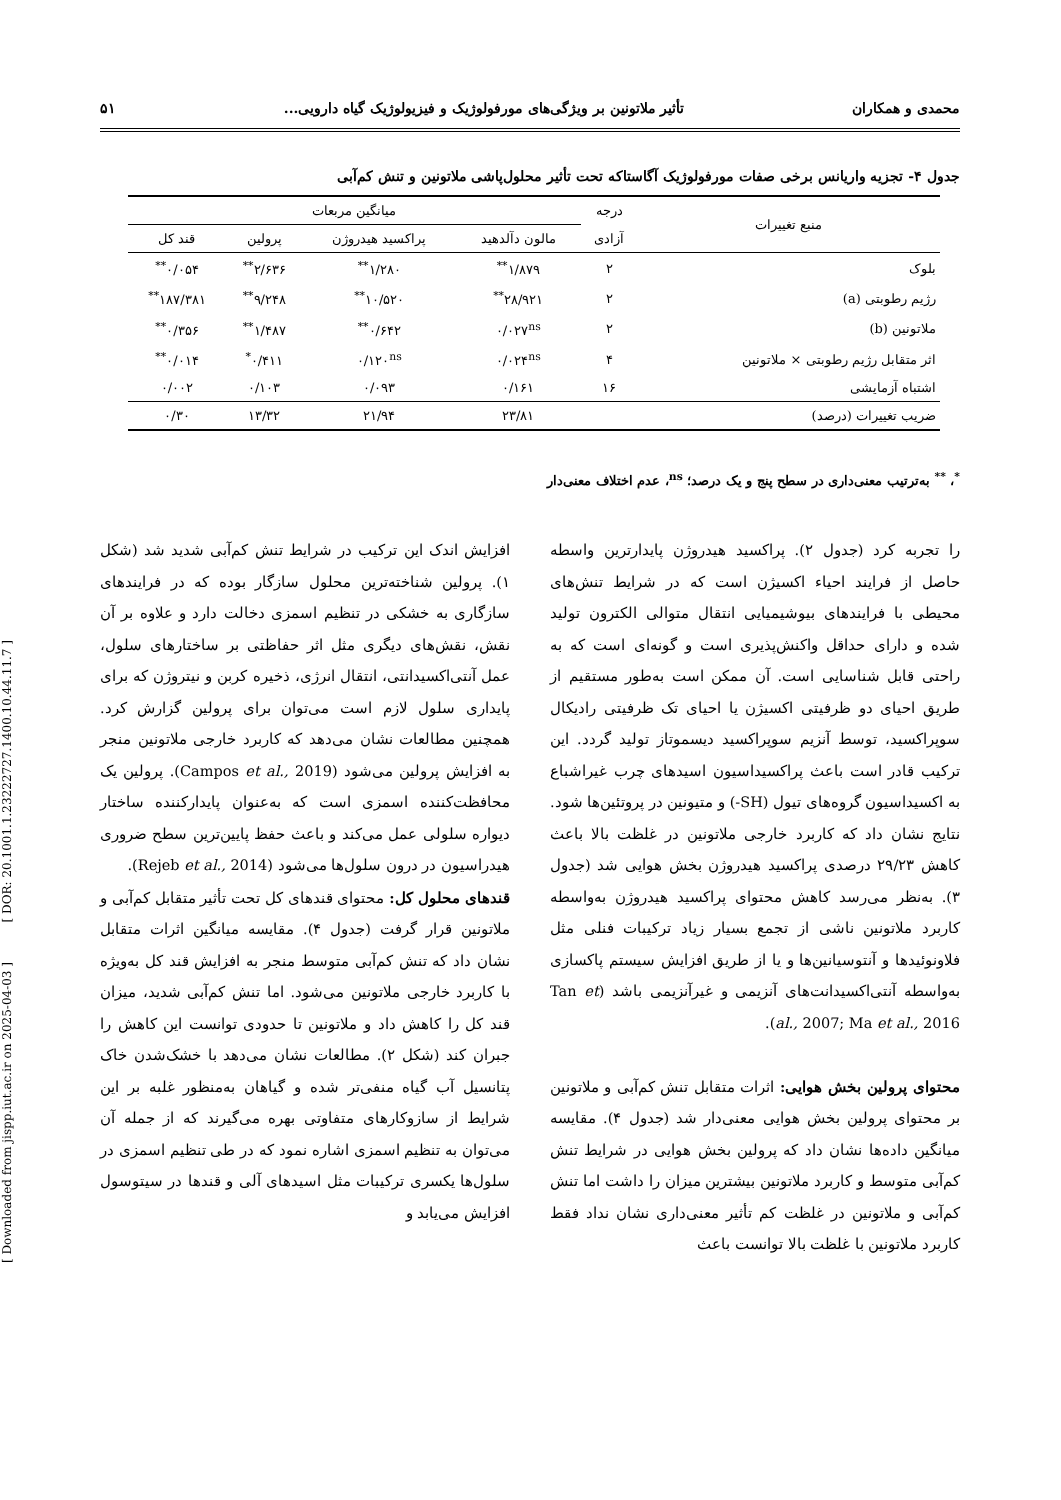محمدی و همکاران تأثیر ملاتونین بر ویژگی‌های مورفولوژیک و فیزیولوژیک گیاه دارویی... ۵۱
جدول ۴- تجزیه واریانس برخی صفات مورفولوژیک آگاستاکه تحت تأثیر محلول‌پاشی ملاتونین و تنش کم‌آبی
| منبع تغییرات | درجه | میانگین مربعات | | | |
| --- | --- | --- | --- | --- | --- |
| | آزادی | مالون دآلدهید | پراکسید هیدروژن | پرولین | قند کل |
| بلوک | ۲ | ۱/۸۷۹<sup>**</sup> | ۱/۲۸۰<sup>**</sup> | ۲/۶۳۶<sup>**</sup> | ۰/۰۵۴<sup>**</sup> |
| رژیم رطوبتی (a) | ۲ | ۲۸/۹۲۱<sup>**</sup> | ۱۰/۵۲۰<sup>**</sup> | ۹/۲۴۸<sup>**</sup> | ۱۸۷/۳۸۱<sup>**</sup> |
| ملاتونین (b) | ۲ | ۰/۰۲۷<sup>ns</sup> | ۰/۶۴۲<sup>**</sup> | ۱/۴۸۷<sup>**</sup> | ۰/۳۵۶<sup>**</sup> |
| اثر متقابل رژیم رطوبتی × ملاتونین | ۴ | ۰/۰۲۴<sup>ns</sup> | ۰/۱۲۰<sup>ns</sup> | ۰/۴۱۱<sup>*</sup> | ۰/۰۱۴<sup>**</sup> |
| اشتباه آزمایشی | ۱۶ | ۰/۱۶۱ | ۰/۰۹۳ | ۰/۱۰۳ | ۰/۰۰۲ |
| ضریب تغییرات (درصد) | | ۲۳/۸۱ | ۲۱/۹۴ | ۱۳/۳۲ | ۰/۳۰ |
<sup>*</sup>، <sup>**</sup> به‌ترتیب معنی‌داری در سطح پنج و یک درصد؛ <sup>ns</sup>، عدم اختلاف معنی‌دار
را تجربه کرد (جدول ۲). پراکسید هیدروژن پایدارترین واسطه حاصل از فرایند احیاء اکسیژن است که در شرایط تنش‌های محیطی با فرایندهای بیوشیمیایی انتقال متوالی الکترون تولید شده و دارای حداقل واکنش‌پذیری است و گونه‌ای است که به راحتی قابل شناسایی است. آن ممکن است به‌طور مستقیم از طریق احیای دو ظرفیتی اکسیژن یا احیای تک ظرفیتی رادیکال سوپراکسید، توسط آنزیم سوپراکسید دیسموتاز تولید گردد. این ترکیب قادر است باعث پراکسیداسیون اسیدهای چرب غیراشباع به اکسیداسیون گروه‌های تیول (SH-) و متیونین در پروتئین‌ها شود. نتایج نشان داد که کاربرد خارجی ملاتونین در غلظت بالا باعث کاهش ۲۹/۲۳ درصدی پراکسید هیدروژن بخش هوایی شد (جدول ۳). به‌نظر می‌رسد کاهش محتوای پراکسید هیدروژن به‌واسطه کاربرد ملاتونین ناشی از تجمع بسیار زیاد ترکیبات فنلی مثل فلاونوئیدها و آنتوسیانین‌ها و یا از طریق افزایش سیستم پاکسازی به‌واسطه آنتی‌اکسیدانت‌های آنزیمی و غیرآنزیمی باشد (Tan et al., 2007; Ma et al., 2016).
محتوای پرولین بخش هوایی: اثرات متقابل تنش کم‌آبی و ملاتونین بر محتوای پرولین بخش هوایی معنی‌دار شد (جدول ۴). مقایسه میانگین داده‌ها نشان داد که پرولین بخش هوایی در شرایط تنش کم‌آبی متوسط و کاربرد ملاتونین بیشترین میزان را داشت اما تنش کم‌آبی و ملاتونین در غلظت کم تأثیر معنی‌داری نشان نداد فقط کاربرد ملاتونین با غلظت بالا توانست باعث
افزایش اندک این ترکیب در شرایط تنش کم‌آبی شدید شد (شکل ۱). پرولین شناخته‌ترین محلول سازگار بوده که در فرایندهای سازگاری به خشکی در تنظیم اسمزی دخالت دارد و علاوه بر آن نقش، نقش‌های دیگری مثل اثر حفاظتی بر ساختارهای سلول، عمل آنتی‌اکسیدانتی، انتقال انرژی، ذخیره کربن و نیتروژن که برای پایداری سلول لازم است می‌توان برای پرولین گزارش کرد. همچنین مطالعات نشان می‌دهد که کاربرد خارجی ملاتونین منجر به افزایش پرولین می‌شود (Campos et al., 2019). پرولین یک محافظت‌کننده اسمزی است که به‌عنوان پایدارکننده ساختار دیواره سلولی عمل می‌کند و باعث حفظ پایین‌ترین سطح ضروری هیدراسیون در درون سلول‌ها می‌شود (Rejeb et al., 2014).
قندهای محلول کل: محتوای قندهای کل تحت تأثیر متقابل کم‌آبی و ملاتونین قرار گرفت (جدول ۴). مقایسه میانگین اثرات متقابل نشان داد که تنش کم‌آبی متوسط منجر به افزایش قند کل به‌ویژه با کاربرد خارجی ملاتونین می‌شود. اما تنش کم‌آبی شدید، میزان قند کل را کاهش داد و ملاتونین تا حدودی توانست این کاهش را جبران کند (شکل ۲). مطالعات نشان می‌دهد با خشک‌شدن خاک پتانسیل آب گیاه منفی‌تر شده و گیاهان به‌منظور غلبه بر این شرایط از سازوکارهای متفاوتی بهره می‌گیرند که از جمله آن می‌توان به تنظیم اسمزی اشاره نمود که در طی تنظیم اسمزی در سلول‌ها یکسری ترکیبات مثل اسیدهای آلی و قندها در سیتوسول افزایش می‌یابد و
[ DOR: 20.1001.1.23222727.1400.10.44.11.7 ]
[ Downloaded from jispp.iut.ac.ir on 2025-04-03 ]